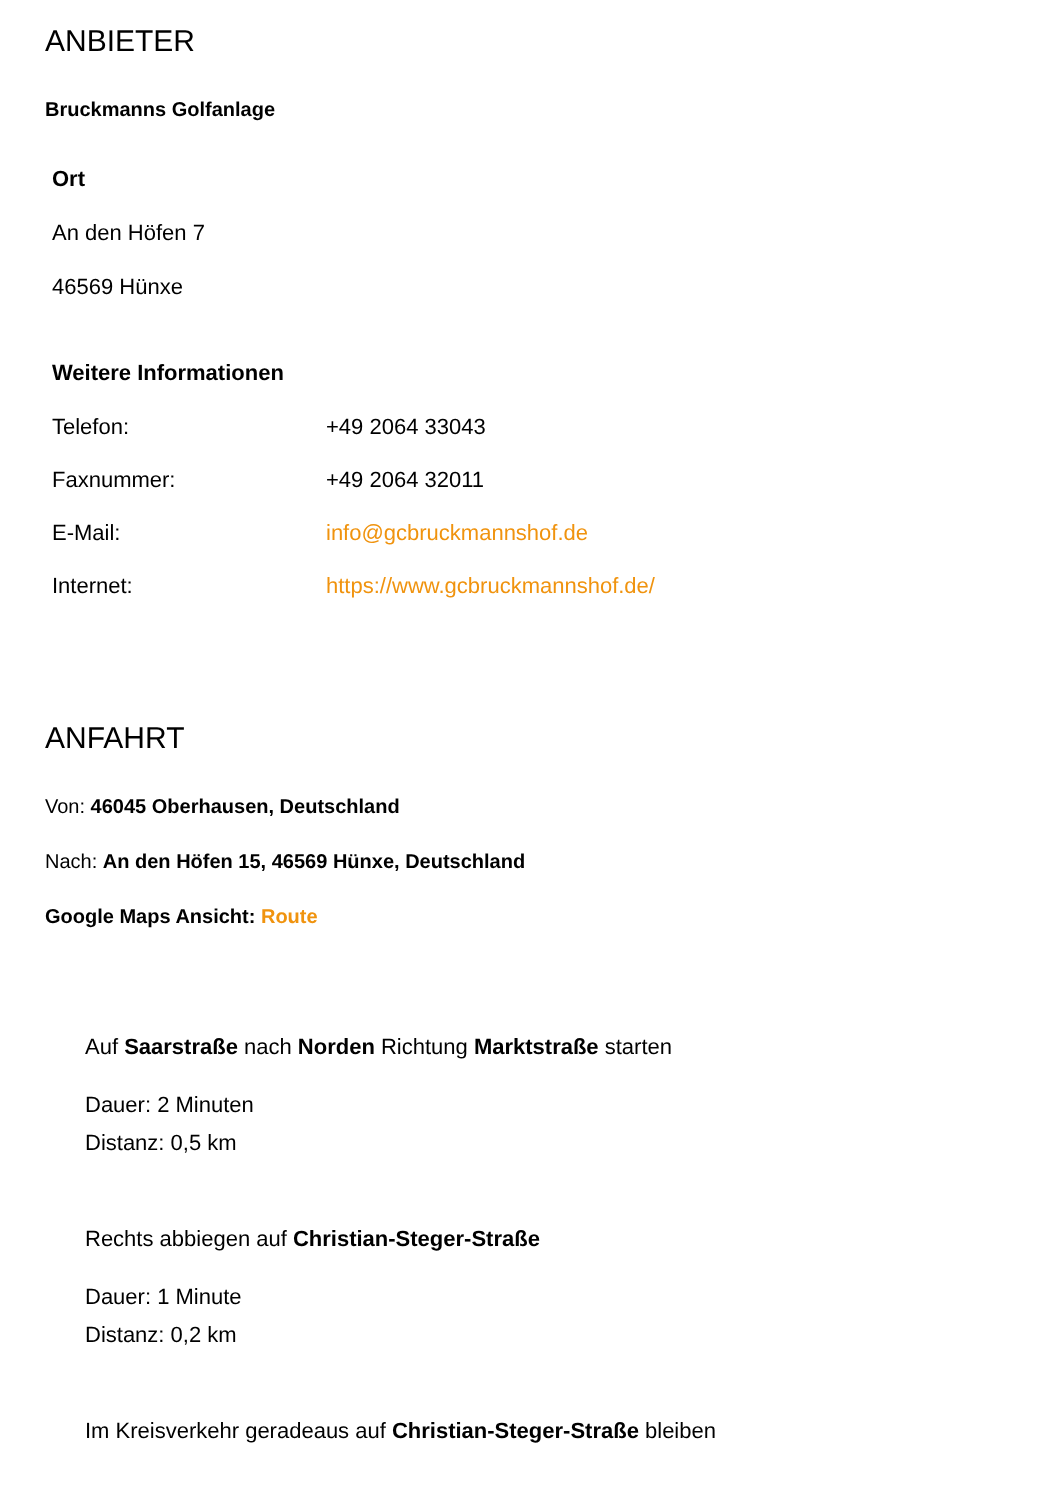ANBIETER
Bruckmanns Golfanlage
Ort
An den Höfen 7
46569 Hünxe
Weitere Informationen
| Telefon: | +49 2064 33043 |
| Faxnummer: | +49 2064 32011 |
| E-Mail: | info@gcbruckmannshof.de |
| Internet: | https://www.gcbruckmannshof.de/ |
ANFAHRT
Von: 46045 Oberhausen, Deutschland
Nach: An den Höfen 15, 46569 Hünxe, Deutschland
Google Maps Ansicht: Route
Auf Saarstraße nach Norden Richtung Marktstraße starten
Dauer: 2 Minuten
Distanz: 0,5 km
Rechts abbiegen auf Christian-Steger-Straße
Dauer: 1 Minute
Distanz: 0,2 km
Im Kreisverkehr geradeaus auf Christian-Steger-Straße bleiben